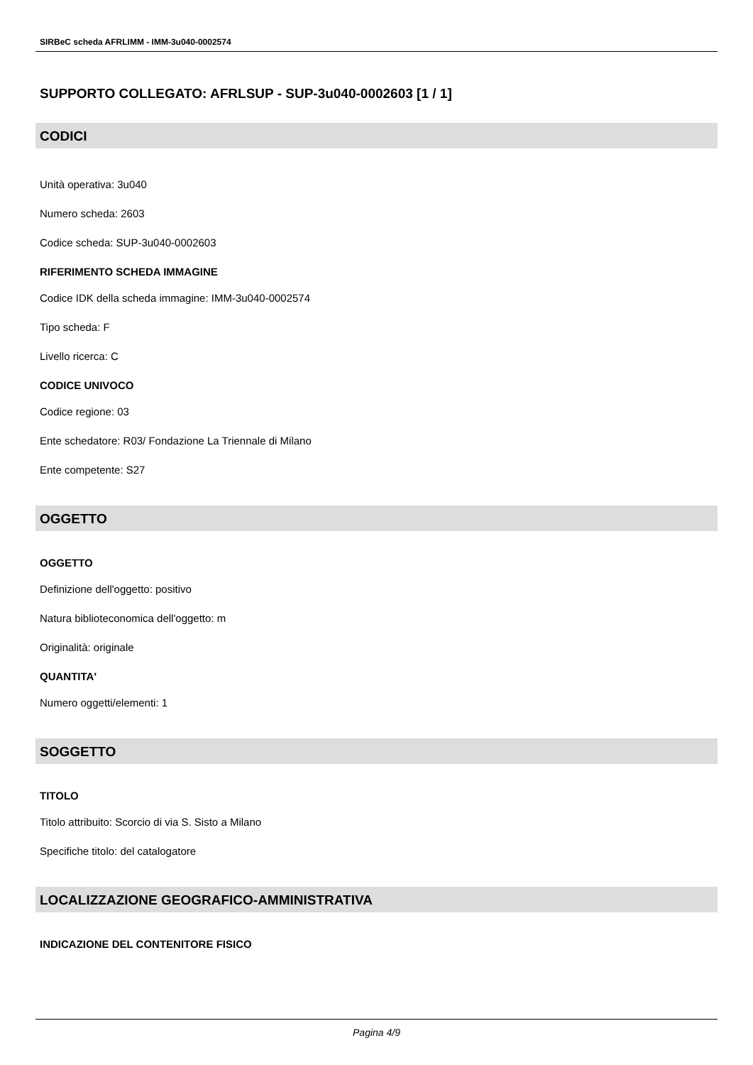SIRBeC scheda AFRLIMM - IMM-3u040-0002574
SUPPORTO COLLEGATO: AFRLSUP - SUP-3u040-0002603 [1 / 1]
CODICI
Unità operativa: 3u040
Numero scheda: 2603
Codice scheda: SUP-3u040-0002603
RIFERIMENTO SCHEDA IMMAGINE
Codice IDK della scheda immagine: IMM-3u040-0002574
Tipo scheda: F
Livello ricerca: C
CODICE UNIVOCO
Codice regione: 03
Ente schedatore: R03/ Fondazione La Triennale di Milano
Ente competente: S27
OGGETTO
OGGETTO
Definizione dell'oggetto: positivo
Natura biblioteconomica dell'oggetto: m
Originalità: originale
QUANTITA'
Numero oggetti/elementi: 1
SOGGETTO
TITOLO
Titolo attribuito: Scorcio di via S. Sisto a Milano
Specifiche titolo: del catalogatore
LOCALIZZAZIONE GEOGRAFICO-AMMINISTRATIVA
INDICAZIONE DEL CONTENITORE FISICO
Pagina 4/9